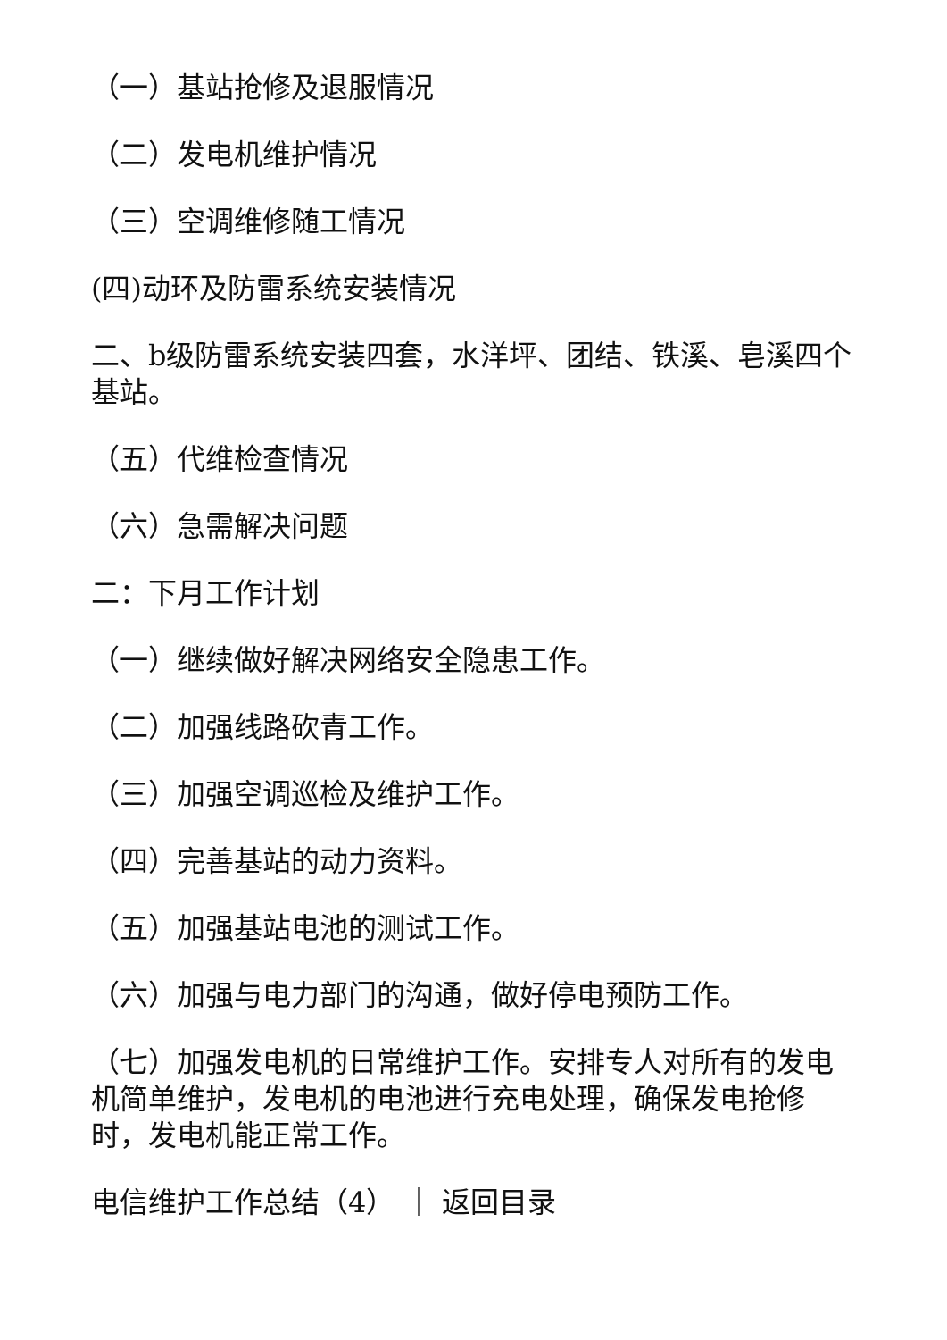（一）基站抢修及退服情况
（二）发电机维护情况
（三）空调维修随工情况
(四)动环及防雷系统安装情况
二、b级防雷系统安装四套，水洋坪、团结、铁溪、皂溪四个基站。
（五）代维检查情况
（六）急需解决问题
二：下月工作计划
（一）继续做好解决网络安全隐患工作。
（二）加强线路砍青工作。
（三）加强空调巡检及维护工作。
（四）完善基站的动力资料。
（五）加强基站电池的测试工作。
（六）加强与电力部门的沟通，做好停电预防工作。
（七）加强发电机的日常维护工作。安排专人对所有的发电机简单维护，发电机的电池进行充电处理，确保发电抢修时，发电机能正常工作。
电信维护工作总结（4） ｜ 返回目录